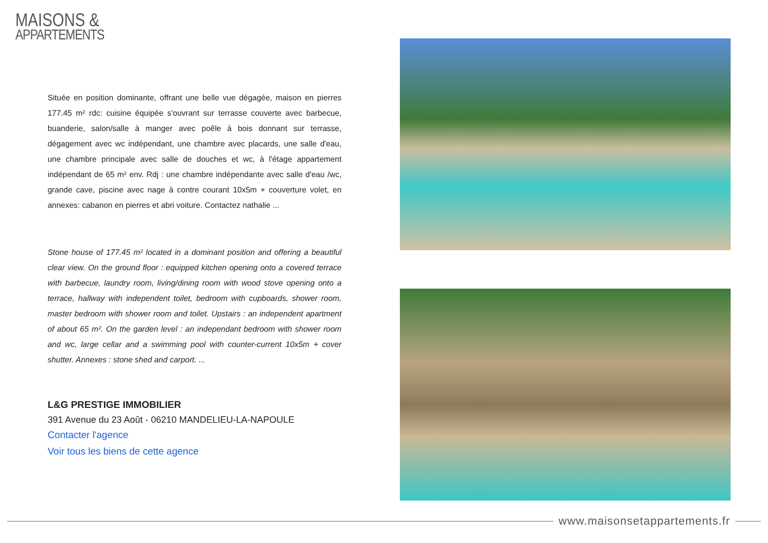MAISONS &
APPARTEMENTS
Située en position dominante, offrant une belle vue dégagée, maison en pierres 177.45 m² rdc: cuisine équipée s'ouvrant sur terrasse couverte avec barbecue, buanderie, salon/salle à manger avec poêle à bois donnant sur terrasse, dégagement avec wc indépendant, une chambre avec placards, une salle d'eau, une chambre principale avec salle de douches et wc, à l'étage appartement indépendant de 65 m² env. Rdj : une chambre indépendante avec salle d'eau /wc, grande cave, piscine avec nage à contre courant 10x5m + couverture volet, en annexes: cabanon en pierres et abri voiture. Contactez nathalie ...
Stone house of 177.45 m² located in a dominant position and offering a beautiful clear view. On the ground floor : equipped kitchen opening onto a covered terrace with barbecue, laundry room, living/dining room with wood stove opening onto a terrace, hallway with independent toilet, bedroom with cupboards, shower room, master bedroom with shower room and toilet. Upstairs : an independent apartment of about 65 m². On the garden level : an independant bedroom with shower room and wc, large cellar and a swimming pool with counter-current 10x5m + cover shutter. Annexes : stone shed and carport. ...
L&G PRESTIGE IMMOBILIER
391 Avenue du 23 Août - 06210 MANDELIEU-LA-NAPOULE
Contacter l'agence
Voir tous les biens de cette agence
www.maisonsetappartements.fr